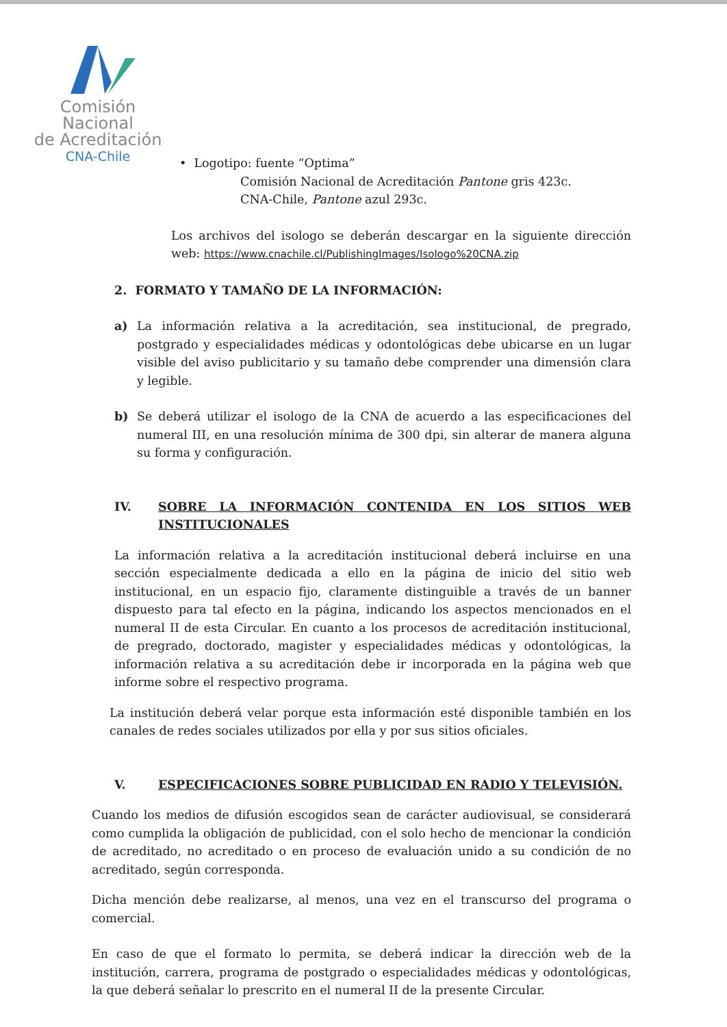Comisión Nacional
de Acreditación
CNA-Chile
• Logotipo: fuente “Optima”
Comisión Nacional de Acreditación Pantone gris 423c.
CNA-Chile, Pantone azul 293c.
Los archivos del isologo se deberán descargar en la siguiente dirección web: https://www.cnachile.cl/PublishingImages/Isologo%20CNA.zip
2. FORMATO Y TAMAÑO DE LA INFORMACIÓN:
a) La información relativa a la acreditación, sea institucional, de pregrado, postgrado y especialidades médicas y odontológicas debe ubicarse en un lugar visible del aviso publicitario y su tamaño debe comprender una dimensión clara y legible.
b) Se deberá utilizar el isologo de la CNA de acuerdo a las especificaciones del numeral III, en una resolución mínima de 300 dpi, sin alterar de manera alguna su forma y configuración.
IV. SOBRE LA INFORMACIÓN CONTENIDA EN LOS SITIOS WEB INSTITUCIONALES
La información relativa a la acreditación institucional deberá incluirse en una sección especialmente dedicada a ello en la página de inicio del sitio web institucional, en un espacio fijo, claramente distinguible a través de un banner dispuesto para tal efecto en la página, indicando los aspectos mencionados en el numeral II de esta Circular. En cuanto a los procesos de acreditación institucional, de pregrado, doctorado, magister y especialidades médicas y odontológicas, la información relativa a su acreditación debe ir incorporada en la página web que informe sobre el respectivo programa.
La institución deberá velar porque esta información esté disponible también en los canales de redes sociales utilizados por ella y por sus sitios oficiales.
V. ESPECIFICACIONES SOBRE PUBLICIDAD EN RADIO Y TELEVISIÓN.
Cuando los medios de difusión escogidos sean de carácter audiovisual, se considerará como cumplida la obligación de publicidad, con el solo hecho de mencionar la condición de acreditado, no acreditado o en proceso de evaluación unido a su condición de no acreditado, según corresponda.
Dicha mención debe realizarse, al menos, una vez en el transcurso del programa o comercial.
En caso de que el formato lo permita, se deberá indicar la dirección web de la institución, carrera, programa de postgrado o especialidades médicas y odontológicas, la que deberá señalar lo prescrito en el numeral II de la presente Circular.